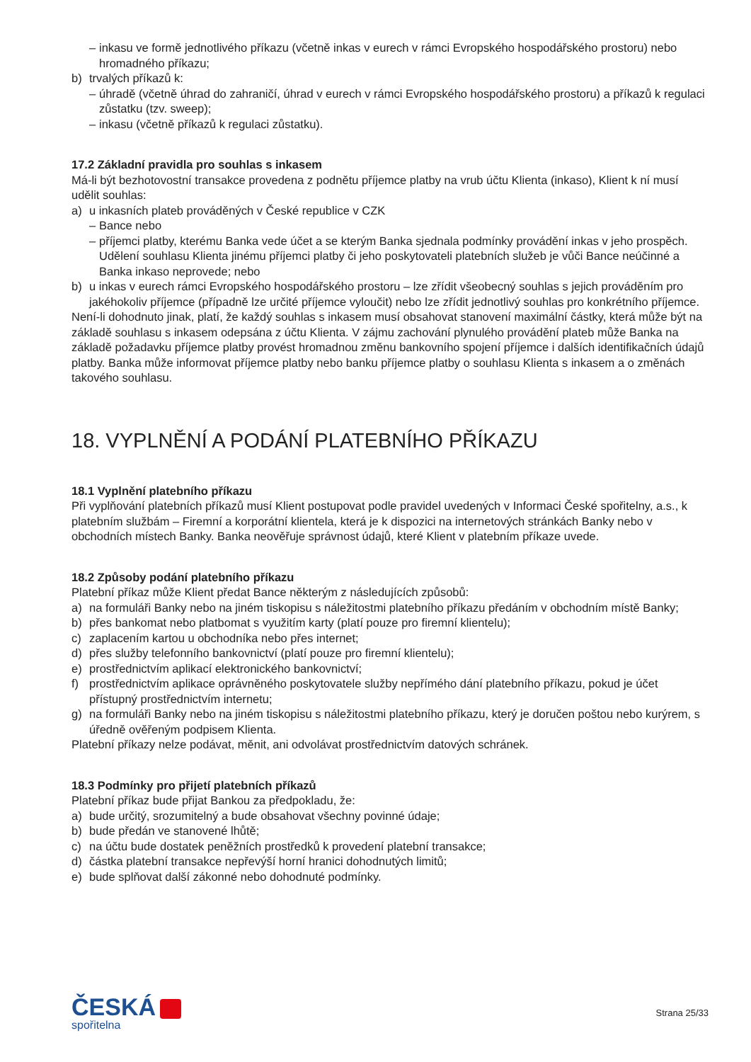– inkasu ve formě jednotlivého příkazu (včetně inkas v eurech v rámci Evropského hospodářského prostoru) nebo hromadného příkazu;
b) trvalých příkazů k:
– úhradě (včetně úhrad do zahraničí, úhrad v eurech v rámci Evropského hospodářského prostoru) a příkazů k regulaci zůstatku (tzv. sweep);
– inkasu (včetně příkazů k regulaci zůstatku).
17.2 Základní pravidla pro souhlas s inkasem
Má-li být bezhotovostní transakce provedena z podnětu příjemce platby na vrub účtu Klienta (inkaso), Klient k ní musí udělit souhlas:
a) u inkasních plateb prováděných v České republice v CZK
– Bance nebo
– příjemci platby, kterému Banka vede účet a se kterým Banka sjednala podmínky provádění inkas v jeho prospěch. Udělení souhlasu Klienta jinému příjemci platby či jeho poskytovateli platebních služeb je vůči Bance neúčinné a Banka inkaso neprovede; nebo
b) u inkas v eurech rámci Evropského hospodářského prostoru – lze zřídit všeobecný souhlas s jejich prováděním pro jakéhokoliv příjemce (případně lze určité příjemce vyloučit) nebo lze zřídit jednotlivý souhlas pro konkrétního příjemce.
Není-li dohodnuto jinak, platí, že každý souhlas s inkasem musí obsahovat stanovení maximální částky, která může být na základě souhlasu s inkasem odepsána z účtu Klienta. V zájmu zachování plynulého provádění plateb může Banka na základě požadavku příjemce platby provést hromadnou změnu bankovního spojení příjemce i dalších identifikačních údajů platby. Banka může informovat příjemce platby nebo banku příjemce platby o souhlasu Klienta s inkasem a o změnách takového souhlasu.
18. VYPLNĚNÍ A PODÁNÍ PLATEBNÍHO PŘÍKAZU
18.1 Vyplnění platebního příkazu
Při vyplňování platebních příkazů musí Klient postupovat podle pravidel uvedených v Informaci České spořitelny, a.s., k platebním službám – Firemní a korporátní klientela, která je k dispozici na internetových stránkách Banky nebo v obchodních místech Banky. Banka neověřuje správnost údajů, které Klient v platebním příkaze uvede.
18.2 Způsoby podání platebního příkazu
Platební příkaz může Klient předat Bance některým z následujících způsobů:
a) na formuláři Banky nebo na jiném tiskopisu s náležitostmi platebního příkazu předáním v obchodním místě Banky;
b) přes bankomat nebo platbomat s využitím karty (platí pouze pro firemní klientelu);
c) zaplacením kartou u obchodníka nebo přes internet;
d) přes služby telefonního bankovnictví (platí pouze pro firemní klientelu);
e) prostřednictvím aplikací elektronického bankovnictví;
f) prostřednictvím aplikace oprávněného poskytovatele služby nepřímého dání platebního příkazu, pokud je účet přístupný prostřednictvím internetu;
g) na formuláři Banky nebo na jiném tiskopisu s náležitostmi platebního příkazu, který je doručen poštou nebo kurýrem, s úředně ověřeným podpisem Klienta.
Platební příkazy nelze podávat, měnit, ani odvolávat prostřednictvím datových schránek.
18.3 Podmínky pro přijetí platebních příkazů
Platební příkaz bude přijat Bankou za předpokladu, že:
a) bude určitý, srozumitelný a bude obsahovat všechny povinné údaje;
b) bude předán ve stanovené lhůtě;
c) na účtu bude dostatek peněžních prostředků k provedení platební transakce;
d) částka platební transakce nepřevýší horní hranici dohodnutých limitů;
e) bude splňovat další zákonné nebo dohodnuté podmínky.
ČESKÁ
spořitelna
Strana 25/33